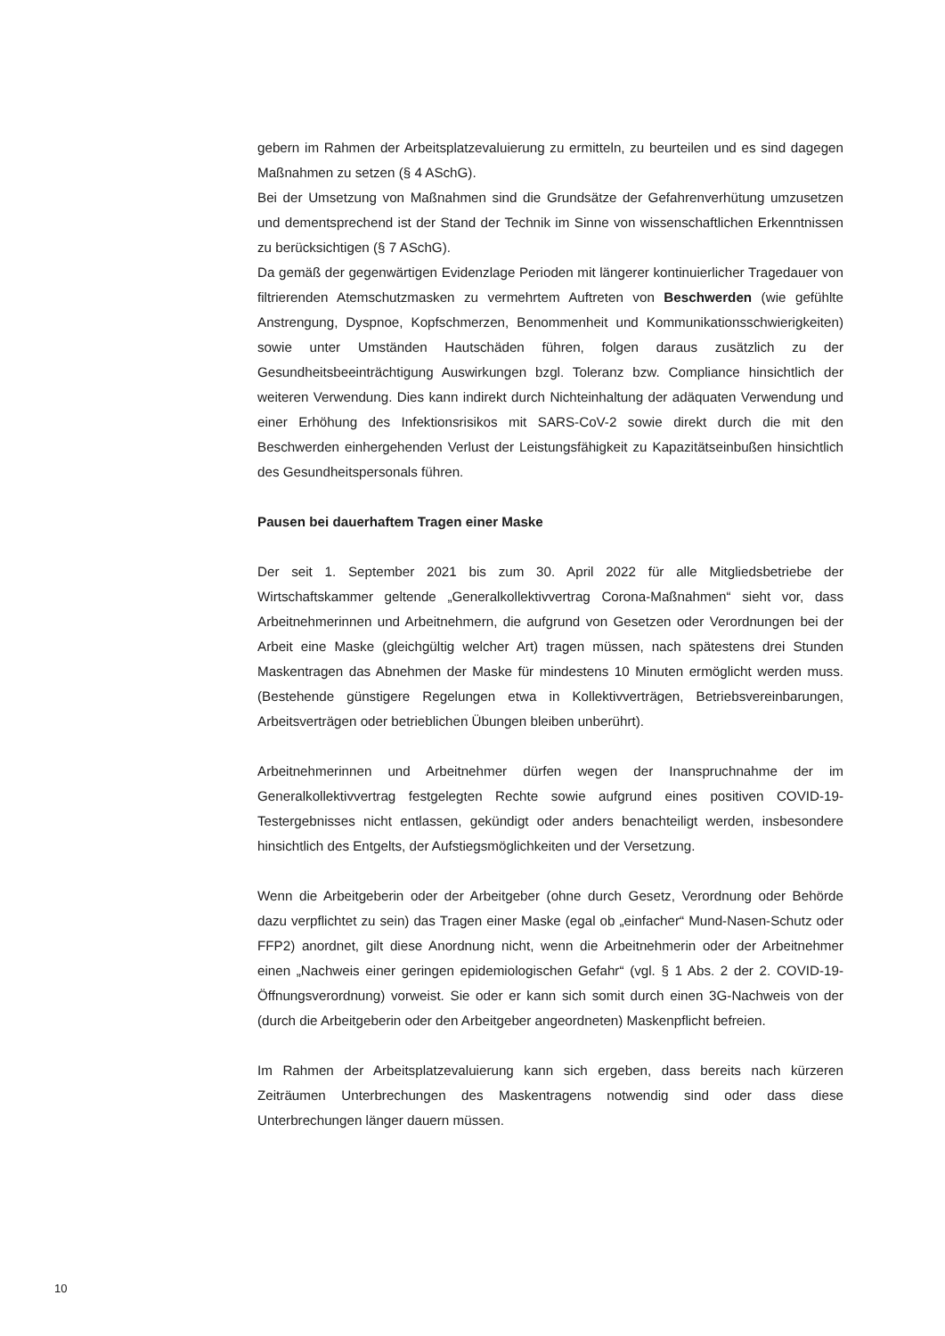gebern im Rahmen der Arbeitsplatzevaluierung zu ermitteln, zu beurteilen und es sind dagegen Maßnahmen zu setzen (§ 4 ASchG).
Bei der Umsetzung von Maßnahmen sind die Grundsätze der Gefahrenverhütung umzusetzen und dementsprechend ist der Stand der Technik im Sinne von wissenschaftlichen Erkenntnissen zu berücksichtigen (§ 7 ASchG).
Da gemäß der gegenwärtigen Evidenzlage Perioden mit längerer kontinuierlicher Tragedauer von filtrierenden Atemschutzmasken zu vermehrtem Auftreten von Beschwerden (wie gefühlte Anstrengung, Dyspnoe, Kopfschmerzen, Benommenheit und Kommunikationsschwierigkeiten) sowie unter Umständen Hautschäden führen, folgen daraus zusätzlich zu der Gesundheitsbeeinträchtigung Auswirkungen bzgl. Toleranz bzw. Compliance hinsichtlich der weiteren Verwendung. Dies kann indirekt durch Nichteinhaltung der adäquaten Verwendung und einer Erhöhung des Infektionsrisikos mit SARS-CoV-2 sowie direkt durch die mit den Beschwerden einhergehenden Verlust der Leistungsfähigkeit zu Kapazitätseinbußen hinsichtlich des Gesundheitspersonals führen.
Pausen bei dauerhaftem Tragen einer Maske
Der seit 1. September 2021 bis zum 30. April 2022 für alle Mitgliedsbetriebe der Wirtschaftskammer geltende „Generalkollektivvertrag Corona-Maßnahmen“ sieht vor, dass Arbeitnehmerinnen und Arbeitnehmern, die aufgrund von Gesetzen oder Verordnungen bei der Arbeit eine Maske (gleichgültig welcher Art) tragen müssen, nach spätestens drei Stunden Maskentragen das Abnehmen der Maske für mindestens 10 Minuten ermöglicht werden muss. (Bestehende günstigere Regelungen etwa in Kollektivverträgen, Betriebsvereinbarungen, Arbeitsverträgen oder betrieblichen Übungen bleiben unberührt).
Arbeitnehmerinnen und Arbeitnehmer dürfen wegen der Inanspruchnahme der im Generalkollektivvertrag festgelegten Rechte sowie aufgrund eines positiven COVID-19-Testergebnisses nicht entlassen, gekündigt oder anders benachteiligt werden, insbesondere hinsichtlich des Entgelts, der Aufstiegsmöglichkeiten und der Versetzung.
Wenn die Arbeitgeberin oder der Arbeitgeber (ohne durch Gesetz, Verordnung oder Behörde dazu verpflichtet zu sein) das Tragen einer Maske (egal ob „einfacher“ Mund-Nasen-Schutz oder FFP2) anordnet, gilt diese Anordnung nicht, wenn die Arbeitnehmerin oder der Arbeitnehmer einen „Nachweis einer geringen epidemiologischen Gefahr“ (vgl. § 1 Abs. 2 der 2. COVID-19-Öffnungsverordnung) vorweist. Sie oder er kann sich somit durch einen 3G-Nachweis von der (durch die Arbeitgeberin oder den Arbeitgeber angeordneten) Maskenpflicht befreien.
Im Rahmen der Arbeitsplatzevaluierung kann sich ergeben, dass bereits nach kürzeren Zeiträumen Unterbrechungen des Maskentragens notwendig sind oder dass diese Unterbrechungen länger dauern müssen.
10